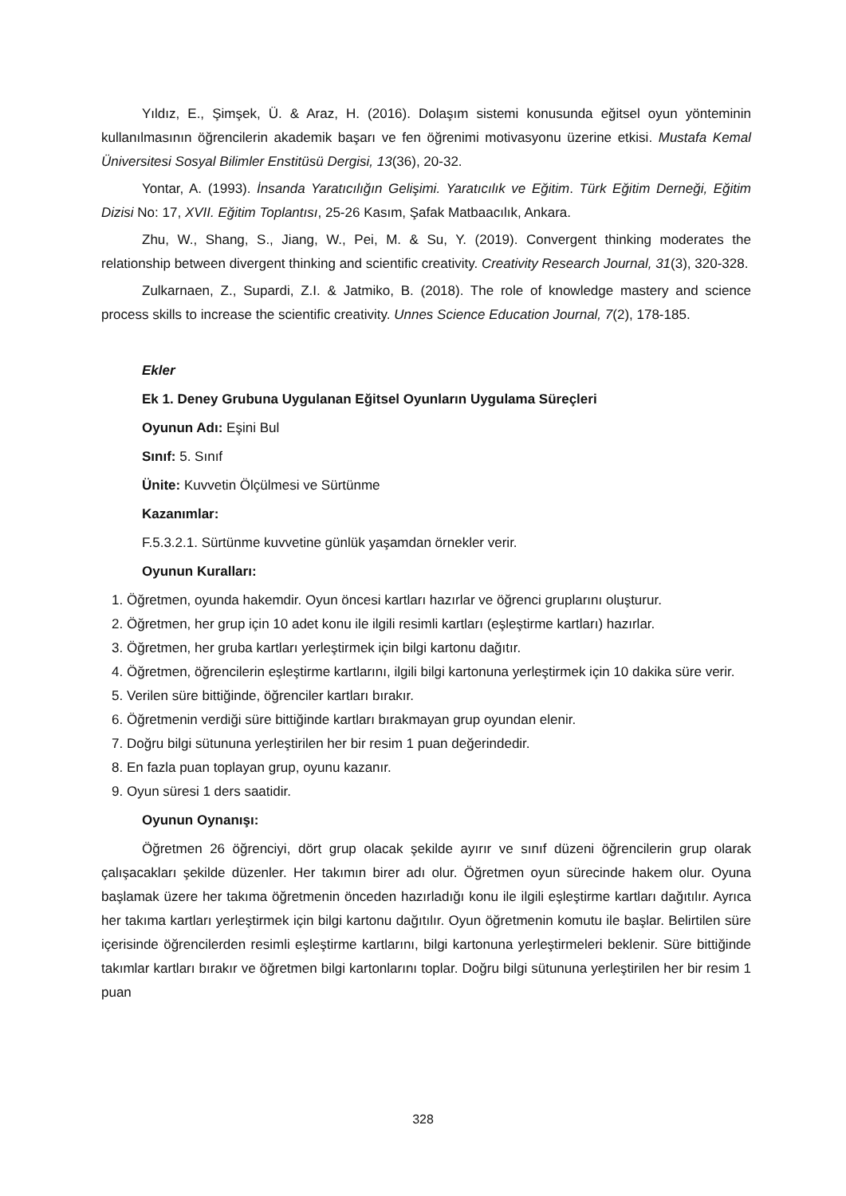Yıldız, E., Şimşek, Ü. & Araz, H. (2016). Dolaşım sistemi konusunda eğitsel oyun yönteminin kullanılmasının öğrencilerin akademik başarı ve fen öğrenimi motivasyonu üzerine etkisi. Mustafa Kemal Üniversitesi Sosyal Bilimler Enstitüsü Dergisi, 13(36), 20-32.
Yontar, A. (1993). İnsanda Yaratıcılığın Gelişimi. Yaratıcılık ve Eğitim. Türk Eğitim Derneği, Eğitim Dizisi No: 17, XVII. Eğitim Toplantısı, 25-26 Kasım, Şafak Matbaacılık, Ankara.
Zhu, W., Shang, S., Jiang, W., Pei, M. & Su, Y. (2019). Convergent thinking moderates the relationship between divergent thinking and scientific creativity. Creativity Research Journal, 31(3), 320-328.
Zulkarnaen, Z., Supardi, Z.I. & Jatmiko, B. (2018). The role of knowledge mastery and science process skills to increase the scientific creativity. Unnes Science Education Journal, 7(2), 178-185.
Ekler
Ek 1. Deney Grubuna Uygulanan Eğitsel Oyunların Uygulama Süreçleri
Oyunun Adı: Eşini Bul
Sınıf: 5. Sınıf
Ünite: Kuvvetin Ölçülmesi ve Sürtünme
Kazanımlar:
F.5.3.2.1. Sürtünme kuvvetine günlük yaşamdan örnekler verir.
Oyunun Kuralları:
1. Öğretmen, oyunda hakemdir. Oyun öncesi kartları hazırlar ve öğrenci gruplarını oluşturur.
2. Öğretmen, her grup için 10 adet konu ile ilgili resimli kartları (eşleştirme kartları) hazırlar.
3. Öğretmen, her gruba kartları yerleştirmek için bilgi kartonu dağıtır.
4. Öğretmen, öğrencilerin eşleştirme kartlarını, ilgili bilgi kartonuna yerleştirmek için 10 dakika süre verir.
5. Verilen süre bittiğinde, öğrenciler kartları bırakır.
6. Öğretmenin verdiği süre bittiğinde kartları bırakmayan grup oyundan elenir.
7. Doğru bilgi sütununa yerleştirilen her bir resim 1 puan değerindedir.
8. En fazla puan toplayan grup, oyunu kazanır.
9. Oyun süresi 1 ders saatidir.
Oyunun Oynanışı:
Öğretmen 26 öğrenciyi, dört grup olacak şekilde ayırır ve sınıf düzeni öğrencilerin grup olarak çalışacakları şekilde düzenler. Her takımın birer adı olur. Öğretmen oyun sürecinde hakem olur. Oyuna başlamak üzere her takıma öğretmenin önceden hazırladığı konu ile ilgili eşleştirme kartları dağıtılır. Ayrıca her takıma kartları yerleştirmek için bilgi kartonu dağıtılır. Oyun öğretmenin komutu ile başlar. Belirtilen süre içerisinde öğrencilerden resimli eşleştirme kartlarını, bilgi kartonuna yerleştirmeleri beklenir. Süre bittiğinde takımlar kartları bırakır ve öğretmen bilgi kartonlarını toplar. Doğru bilgi sütununa yerleştirilen her bir resim 1 puan
328